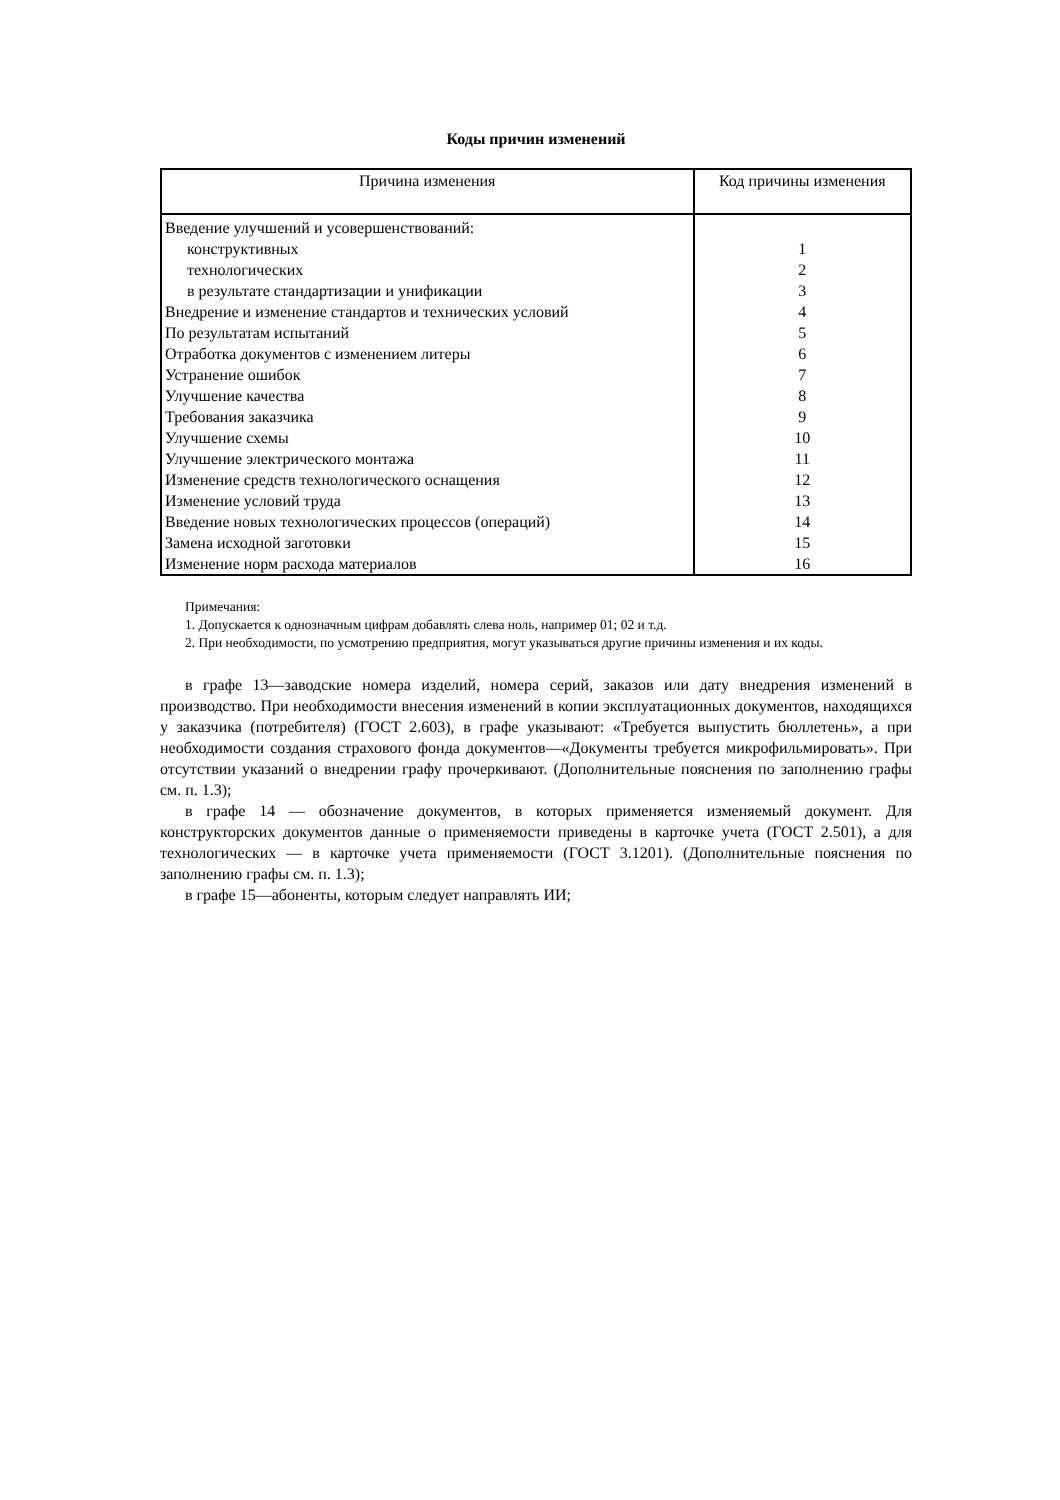Коды причин изменений
| Причина изменения | Код причины изменения |
| --- | --- |
| Введение улучшений и усовершенствований: | |
| конструктивных | 1 |
| технологических | 2 |
| в результате стандартизации и унификации | 3 |
| Внедрение и изменение стандартов и технических условий | 4 |
| По результатам испытаний | 5 |
| Отработка документов с изменением литеры | 6 |
| Устранение ошибок | 7 |
| Улучшение качества | 8 |
| Требования заказчика | 9 |
| Улучшение схемы | 10 |
| Улучшение электрического монтажа | 11 |
| Изменение средств технологического оснащения | 12 |
| Изменение условий труда | 13 |
| Введение новых технологических процессов (операций) | 14 |
| Замена исходной заготовки | 15 |
| Изменение норм расхода материалов | 16 |
Примечания:
1. Допускается к однозначным цифрам добавлять слева ноль, например 01; 02 и т.д.
2. При необходимости, по усмотрению предприятия, могут указываться другие причины изменения и их коды.
в графе 13—заводские номера изделий, номера серий, заказов или дату внедрения изменений в производство. При необходимости внесения изменений в копии эксплуатационных документов, находящихся у заказчика (потребителя) (ГОСТ 2.603), в графе указывают: «Требуется выпустить бюллетень», а при необходимости создания страхового фонда документов—«Документы требуется микрофильмировать». При отсутствии указаний о внедрении графу прочеркивают. (Дополнительные пояснения по заполнению графы см. п. 1.3);
в графе 14 — обозначение документов, в которых применяется изменяемый документ. Для конструкторских документов данные о применяемости приведены в карточке учета (ГОСТ 2.501), а для технологических — в карточке учета применяемости (ГОСТ 3.1201). (Дополнительные пояснения по заполнению графы см. п. 1.3);
в графе 15—абоненты, которым следует направлять ИИ;